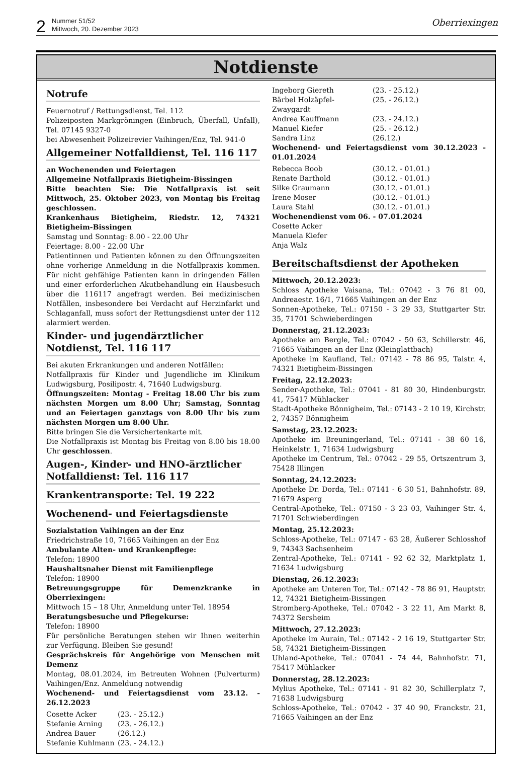2
Nummer 51/52
Mittwoch, 20. Dezember 2023
Oberriexingen
Notdienste
Notrufe
Feuernotruf / Rettungsdienst, Tel. 112
Polizeiposten Markgröningen (Einbruch, Überfall, Unfall), Tel. 07145 9327-0
bei Abwesenheit Polizeirevier Vaihingen/Enz, Tel. 941-0
Allgemeiner Notfalldienst, Tel. 116 117
an Wochenenden und Feiertagen
Allgemeine Notfallpraxis Bietigheim-Bissingen
Bitte beachten Sie: Die Notfallpraxis ist seit Mittwoch, 25. Oktober 2023, von Montag bis Freitag geschlossen.
Krankenhaus Bietigheim, Riedstr. 12, 74321 Bietigheim-Bissingen
Samstag und Sonntag: 8.00 - 22.00 Uhr
Feiertage: 8.00 - 22.00 Uhr
Patientinnen und Patienten können zu den Öffnungszeiten ohne vorherige Anmeldung in die Notfallpraxis kommen. Für nicht gehfähige Patienten kann in dringenden Fällen und einer erforderlichen Akutbehandlung ein Hausbesuch über die 116117 angefragt werden. Bei medizinischen Notfällen, insbesondere bei Verdacht auf Herzinfarkt und Schlaganfall, muss sofort der Rettungsdienst unter der 112 alarmiert werden.
Kinder- und jugendärztlicher Notdienst, Tel. 116 117
Bei akuten Erkrankungen und anderen Notfällen:
Notfallpraxis für Kinder und Jugendliche im Klinikum Ludwigsburg, Posilipostr. 4, 71640 Ludwigsburg.
Öffnungszeiten: Montag - Freitag 18.00 Uhr bis zum nächsten Morgen um 8.00 Uhr; Samstag, Sonntag und an Feiertagen ganztags von 8.00 Uhr bis zum nächsten Morgen um 8.00 Uhr.
Bitte bringen Sie die Versichertenkarte mit.
Die Notfallpraxis ist Montag bis Freitag von 8.00 bis 18.00 Uhr geschlossen.
Augen-, Kinder- und HNO-ärztlicher Notfalldienst: Tel. 116 117
Krankentransporte: Tel. 19 222
Wochenend- und Feiertagsdienste
Sozialstation Vaihingen an der Enz
Friedrichstraße 10, 71665 Vaihingen an der Enz
Ambulante Alten- und Krankenpflege:
Telefon: 18900
Haushaltsnaher Dienst mit Familienpflege
Telefon: 18900
Betreuungsgruppe für Demenzkranke in Oberriexingen:
Mittwoch 15 – 18 Uhr, Anmeldung unter Tel. 18954
Beratungsbesuche und Pflegekurse:
Telefon: 18900
Für persönliche Beratungen stehen wir Ihnen weiterhin zur Verfügung. Bleiben Sie gesund!
Gesprächskreis für Angehörige von Menschen mit Demenz
Montag, 08.01.2024, im Betreuten Wohnen (Pulverturm) Vaihingen/Enz. Anmeldung notwendig
Wochenend- und Feiertagsdienst vom 23.12. - 26.12.2023
Cosette Acker (23. - 25.12.)
Stefanie Arning (23. - 26.12.)
Andrea Bauer (26.12.)
Stefanie Kuhlmann (23. - 24.12.)
Ingeborg Giereth (23. - 25.12.)
Bärbel Holzäpfel-Zwaygardt (25. - 26.12.)
Andrea Kauffmann (23. - 24.12.)
Manuel Kiefer (25. - 26.12.)
Sandra Linz (26.12.)
Wochenend- und Feiertagsdienst vom 30.12.2023 - 01.01.2024
Rebecca Boob (30.12. - 01.01.)
Renate Barthold (30.12. - 01.01.)
Silke Graumann (30.12. - 01.01.)
Irene Moser (30.12. - 01.01.)
Laura Stahl (30.12. - 01.01.)
Wochenendienst vom 06. - 07.01.2024
Cosette Acker
Manuela Kiefer
Anja Walz
Bereitschaftsdienst der Apotheken
Mittwoch, 20.12.2023:
Schloss Apotheke Vaisana, Tel.: 07042 - 3 76 81 00, Andreaestr. 16/1, 71665 Vaihingen an der Enz
Sonnen-Apotheke, Tel.: 07150 - 3 29 33, Stuttgarter Str. 35, 71701 Schwieberdingen
Donnerstag, 21.12.2023:
Apotheke am Bergle, Tel.: 07042 - 50 63, Schillerstr. 46, 71665 Vaihingen an der Enz (Kleinglattbach)
Apotheke im Kaufland, Tel.: 07142 - 78 86 95, Talstr. 4, 74321 Bietigheim-Bissingen
Freitag, 22.12.2023:
Sender-Apotheke, Tel.: 07041 - 81 80 30, Hindenburgstr. 41, 75417 Mühlacker
Stadt-Apotheke Bönnigheim, Tel.: 07143 - 2 10 19, Kirchstr. 2, 74357 Bönnigheim
Samstag, 23.12.2023:
Apotheke im Breuningerland, Tel.: 07141 - 38 60 16, Heinkelstr. 1, 71634 Ludwigsburg
Apotheke im Centrum, Tel.: 07042 - 29 55, Ortszentrum 3, 75428 Illingen
Sonntag, 24.12.2023:
Apotheke Dr. Dorda, Tel.: 07141 - 6 30 51, Bahnhofstr. 89, 71679 Asperg
Central-Apotheke, Tel.: 07150 - 3 23 03, Vaihinger Str. 4, 71701 Schwieberdingen
Montag, 25.12.2023:
Schloss-Apotheke, Tel.: 07147 - 63 28, Äußerer Schlosshof 9, 74343 Sachsenheim
Zentral-Apotheke, Tel.: 07141 - 92 62 32, Marktplatz 1, 71634 Ludwigsburg
Dienstag, 26.12.2023:
Apotheke am Unteren Tor, Tel.: 07142 - 78 86 91, Hauptstr. 12, 74321 Bietigheim-Bissingen
Stromberg-Apotheke, Tel.: 07042 - 3 22 11, Am Markt 8, 74372 Sersheim
Mittwoch, 27.12.2023:
Apotheke im Aurain, Tel.: 07142 - 2 16 19, Stuttgarter Str. 58, 74321 Bietigheim-Bissingen
Uhland-Apotheke, Tel.: 07041 - 74 44, Bahnhofstr. 71, 75417 Mühlacker
Donnerstag, 28.12.2023:
Mylius Apotheke, Tel.: 07141 - 91 82 30, Schillerplatz 7, 71638 Ludwigsburg
Schloss-Apotheke, Tel.: 07042 - 37 40 90, Franckstr. 21, 71665 Vaihingen an der Enz